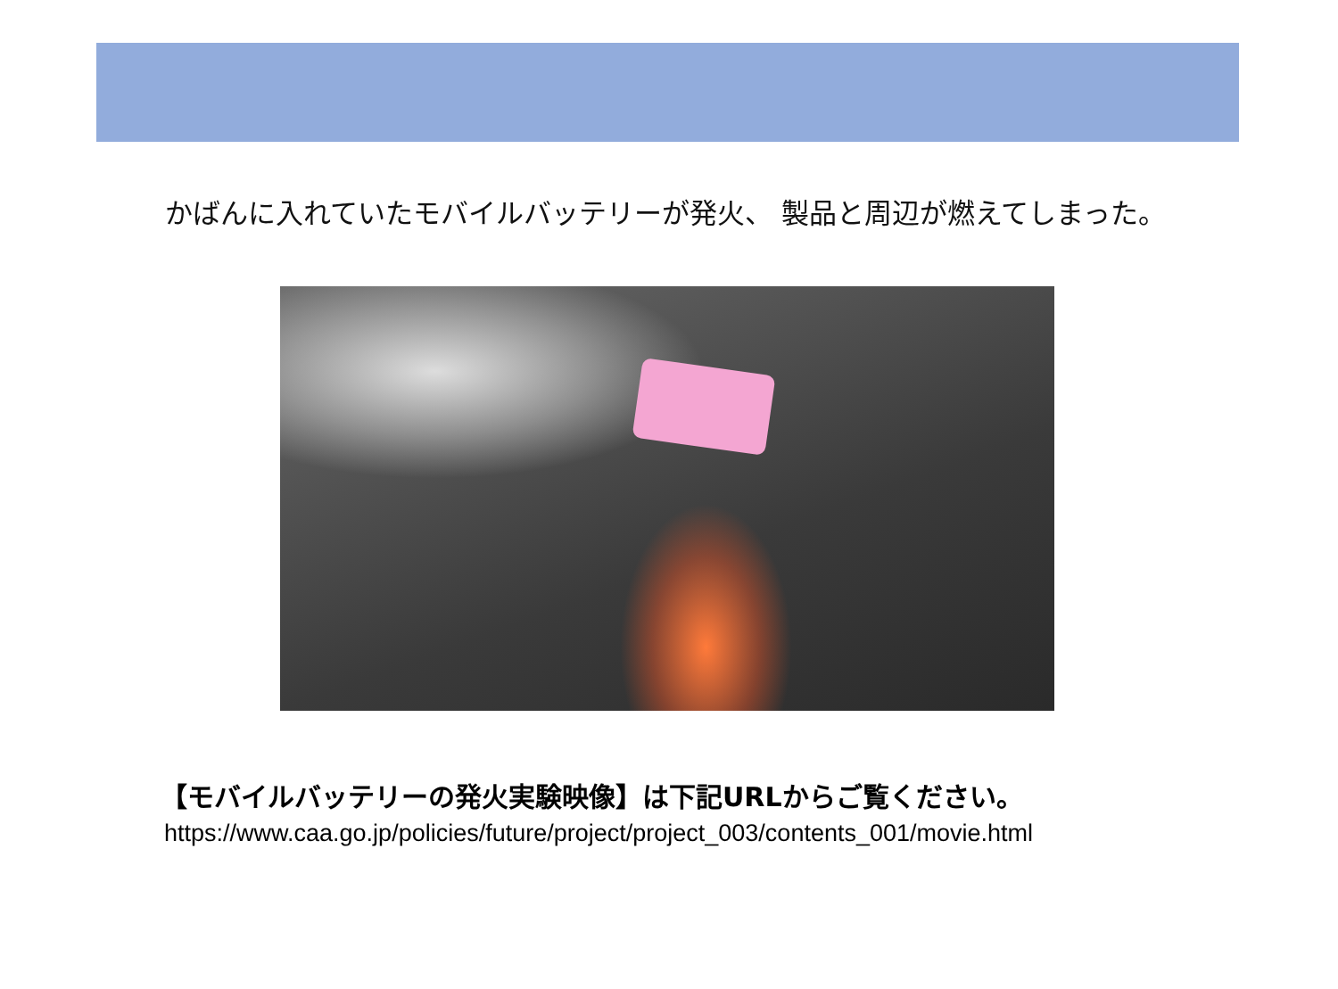かばんに入れていたモバイルバッテリーが発火、 製品と周辺が燃えてしまった。
【モバイルバッテリーの発火実験映像】は下記URLからご覧ください。
https://www.caa.go.jp/policies/future/project/project_003/contents_001/movie.html